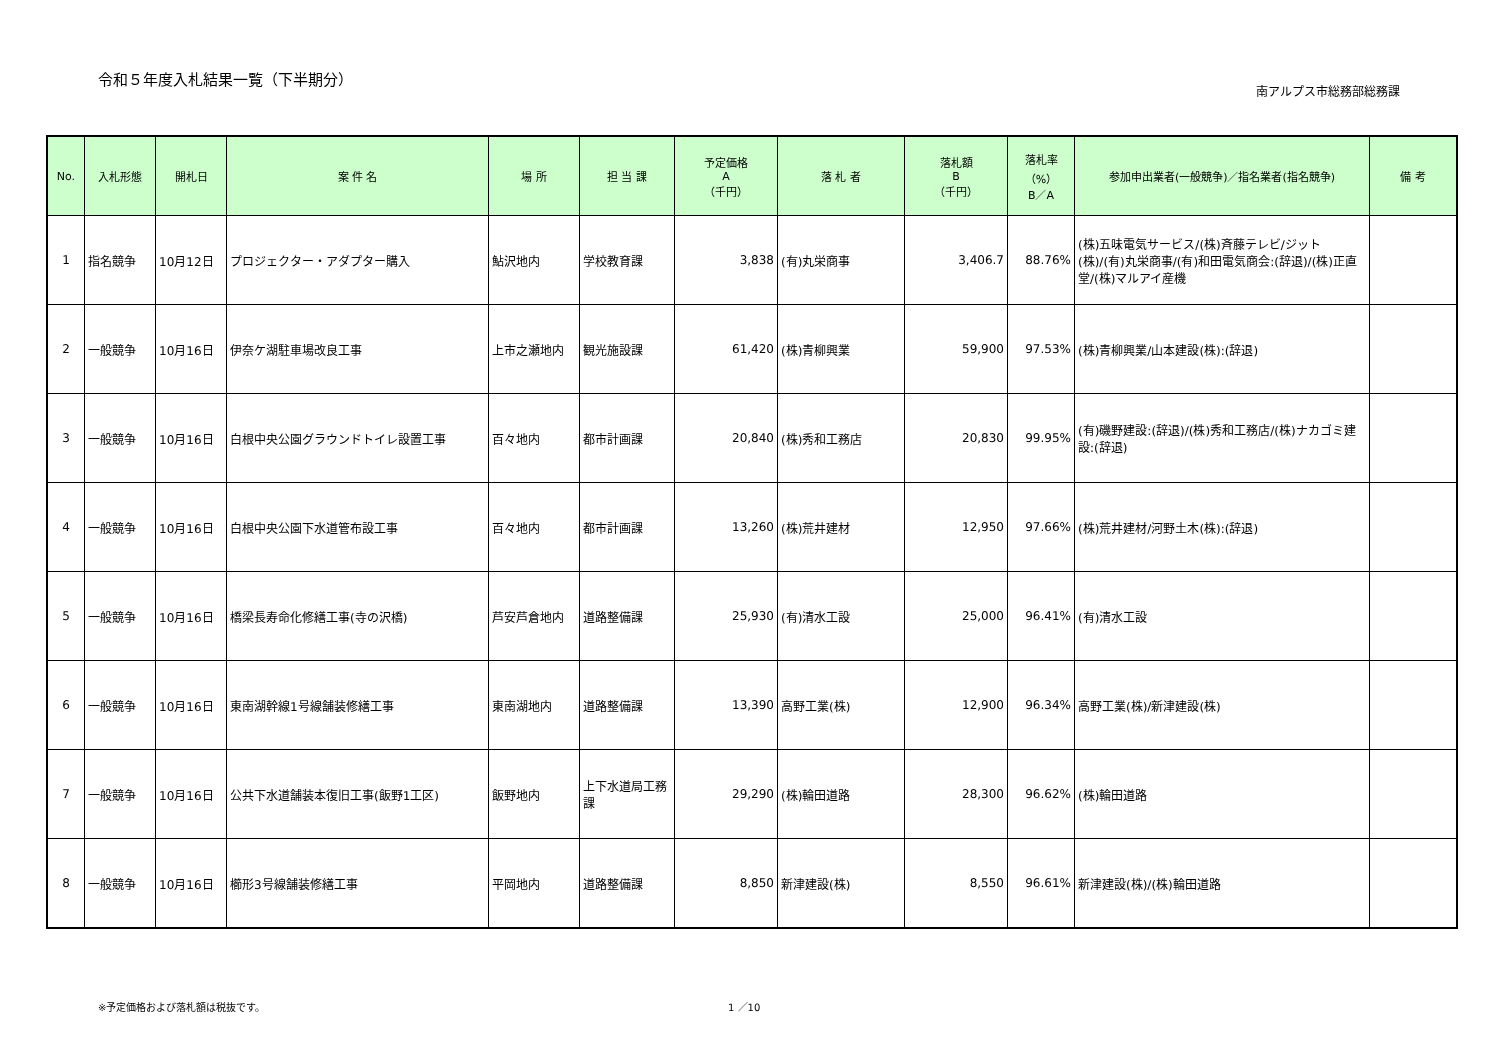令和５年度入札結果一覧（下半期分）
南アルプス市総務部総務課
| No. | 入札形態 | 開札日 | 案 件 名 | 場 所 | 担 当 課 | 予定価格 A （千円） | 落 札 者 | 落札額 B （千円） | 落札率 （%） B／A | 参加申出業者(一般競争)／指名業者(指名競争) | 備 考 |
| --- | --- | --- | --- | --- | --- | --- | --- | --- | --- | --- | --- |
| 1 | 指名競争 | 10月12日 | プロジェクター・アダプター購入 | 鮎沢地内 | 学校教育課 | 3,838 | (有)丸栄商事 | 3,406.7 | 88.76% | (株)五味電気サービス/(株)斉藤テレビ/ジット(株)/(有)丸栄商事/(有)和田電気商会:(辞退)/(株)正直堂/(株)マルアイ産機 | |
| 2 | 一般競争 | 10月16日 | 伊奈ケ湖駐車場改良工事 | 上市之瀬地内 | 観光施設課 | 61,420 | (株)青柳興業 | 59,900 | 97.53% | (株)青柳興業/山本建設(株):(辞退) | |
| 3 | 一般競争 | 10月16日 | 白根中央公園グラウンドトイレ設置工事 | 百々地内 | 都市計画課 | 20,840 | (株)秀和工務店 | 20,830 | 99.95% | (有)磯野建設:(辞退)/(株)秀和工務店/(株)ナカゴミ建設:(辞退) | |
| 4 | 一般競争 | 10月16日 | 白根中央公園下水道管布設工事 | 百々地内 | 都市計画課 | 13,260 | (株)荒井建材 | 12,950 | 97.66% | (株)荒井建材/河野土木(株):(辞退) | |
| 5 | 一般競争 | 10月16日 | 橋梁長寿命化修繕工事(寺の沢橋) | 芦安芦倉地内 | 道路整備課 | 25,930 | (有)清水工設 | 25,000 | 96.41% | (有)清水工設 | |
| 6 | 一般競争 | 10月16日 | 東南湖幹線1号線舗装修繕工事 | 東南湖地内 | 道路整備課 | 13,390 | 高野工業(株) | 12,900 | 96.34% | 高野工業(株)/新津建設(株) | |
| 7 | 一般競争 | 10月16日 | 公共下水道舗装本復旧工事(飯野1工区) | 飯野地内 | 上下水道局工務課 | 29,290 | (株)輪田道路 | 28,300 | 96.62% | (株)輪田道路 | |
| 8 | 一般競争 | 10月16日 | 櫛形3号線舗装修繕工事 | 平岡地内 | 道路整備課 | 8,850 | 新津建設(株) | 8,550 | 96.61% | 新津建設(株)/(株)輪田道路 | |
※予定価格および落札額は税抜です。 1 ／10